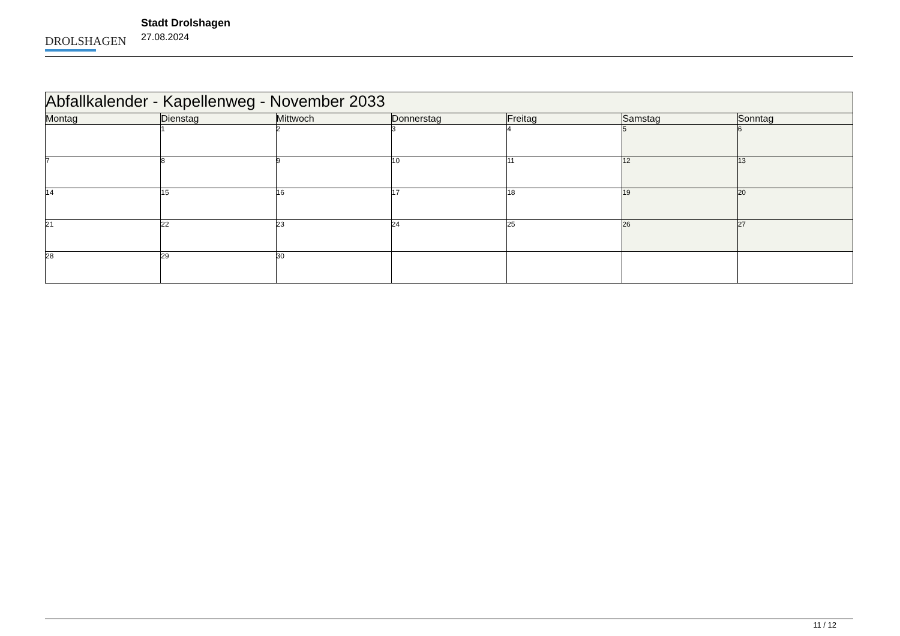DROLSHAGEN
Stadt Drolshagen
27.08.2024
| Abfallkalender - Kapellenweg - November 2033 | | | | | | |
| --- | --- | --- | --- | --- | --- | --- |
| Montag | Dienstag | Mittwoch | Donnerstag | Freitag | Samstag | Sonntag |
| | 1 | 2 | 3 | 4 | 5 | 6 |
| 7 | 8 | 9 | 10 | 11 | 12 | 13 |
| 14 | 15 | 16 | 17 | 18 | 19 | 20 |
| 21 | 22 | 23 | 24 | 25 | 26 | 27 |
| 28 | 29 | 30 | | | | |
11 / 12